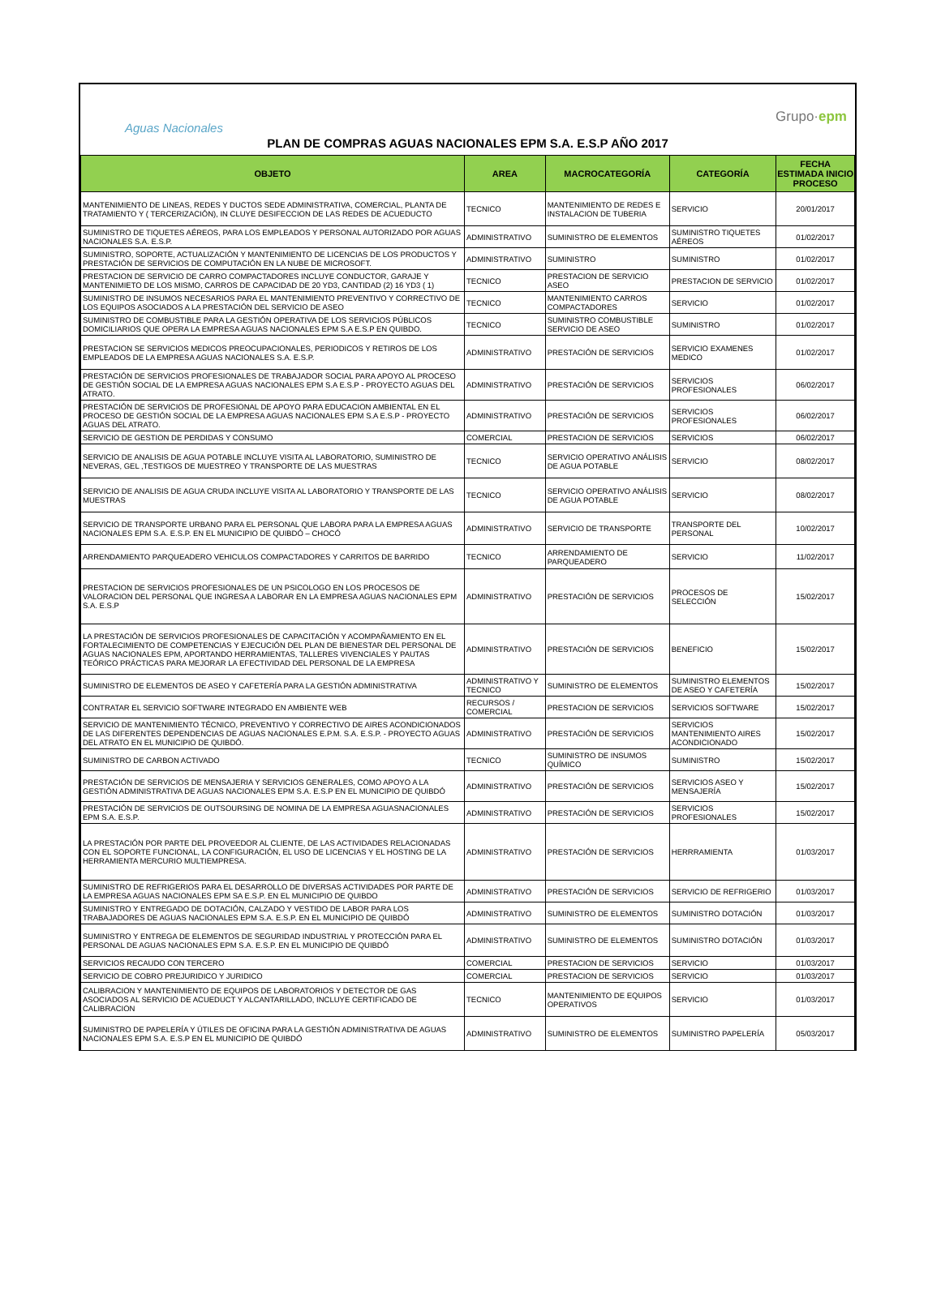Aguas Nacionales
Grupo·epm
PLAN DE COMPRAS AGUAS NACIONALES EPM S.A. E.S.P AÑO 2017
| OBJETO | AREA | MACROCATEGORÍA | CATEGORÍA | FECHA ESTIMADA INICIO PROCESO |
| --- | --- | --- | --- | --- |
| MANTENIMIENTO DE LINEAS, REDES Y DUCTOS SEDE ADMINISTRATIVA, COMERCIAL, PLANTA DE TRATAMIENTO Y ( TERCERIZACIÓN), IN CLUYE DESIFECCION DE LAS REDES DE ACUEDUCTO | TECNICO | MANTENIMIENTO DE REDES E INSTALACION DE TUBERIA | SERVICIO | 20/01/2017 |
| SUMINISTRO DE TIQUETES AÉREOS, PARA LOS EMPLEADOS Y PERSONAL AUTORIZADO POR AGUAS NACIONALES S.A. E.S.P. | ADMINISTRATIVO | SUMINISTRO DE ELEMENTOS | SUMINISTRO TIQUETES AÉREOS | 01/02/2017 |
| SUMINISTRO, SOPORTE, ACTUALIZACIÓN Y MANTENIMIENTO DE LICENCIAS DE LOS PRODUCTOS Y PRESTACIÓN DE SERVICIOS DE COMPUTACIÓN EN LA NUBE DE MICROSOFT. | ADMINISTRATIVO | SUMINISTRO | SUMINISTRO | 01/02/2017 |
| PRESTACION DE SERVICIO DE CARRO COMPACTADORES INCLUYE CONDUCTOR, GARAJE Y MANTENIMIETO DE LOS MISMO, CARROS DE CAPACIDAD DE 20 YD3, CANTIDAD (2) 16 YD3 ( 1) | TECNICO | PRESTACION DE SERVICIO ASEO | PRESTACION DE SERVICIO | 01/02/2017 |
| SUMINISTRO DE INSUMOS NECESARIOS PARA EL MANTENIMIENTO PREVENTIVO Y CORRECTIVO DE LOS EQUIPOS ASOCIADOS A LA PRESTACIÓN DEL SERVICIO DE ASEO | TECNICO | MANTENIMIENTO CARROS COMPACTADORES | SERVICIO | 01/02/2017 |
| SUMINISTRO DE COMBUSTIBLE PARA LA GESTIÓN OPERATIVA DE LOS SERVICIOS PÚBLICOS DOMICILIARIOS QUE OPERA LA EMPRESA AGUAS NACIONALES EPM S.A E.S.P EN QUIBDO. | TECNICO | SUMINISTRO COMBUSTIBLE SERVICIO DE ASEO | SUMINISTRO | 01/02/2017 |
| PRESTACION SE SERVICIOS MEDICOS PREOCUPACIONALES, PERIODICOS Y RETIROS DE LOS EMPLEADOS DE LA EMPRESA AGUAS NACIONALES S.A. E.S.P. | ADMINISTRATIVO | PRESTACIÓN DE SERVICIOS | SERVICIO EXAMENES MEDICO | 01/02/2017 |
| PRESTACIÓN DE SERVICIOS PROFESIONALES DE TRABAJADOR SOCIAL PARA APOYO AL PROCESO DE GESTIÓN SOCIAL DE LA EMPRESA AGUAS NACIONALES EPM S.A E.S.P - PROYECTO AGUAS DEL ATRATO. | ADMINISTRATIVO | PRESTACIÓN DE SERVICIOS | SERVICIOS PROFESIONALES | 06/02/2017 |
| PRESTACIÓN DE SERVICIOS DE PROFESIONAL DE APOYO PARA EDUCACION AMBIENTAL EN EL PROCESO DE GESTIÓN SOCIAL DE LA EMPRESA AGUAS NACIONALES EPM S.A E.S.P - PROYECTO AGUAS DEL ATRATO. | ADMINISTRATIVO | PRESTACIÓN DE SERVICIOS | SERVICIOS PROFESIONALES | 06/02/2017 |
| SERVICIO DE GESTION DE PERDIDAS Y CONSUMO | COMERCIAL | PRESTACION DE SERVICIOS | SERVICIOS | 06/02/2017 |
| SERVICIO DE ANALISIS DE AGUA POTABLE INCLUYE VISITA AL LABORATORIO, SUMINISTRO DE NEVERAS, GEL ,TESTIGOS DE MUESTREO Y TRANSPORTE DE LAS MUESTRAS | TECNICO | SERVICIO OPERATIVO ANÁLISIS DE AGUA POTABLE | SERVICIO | 08/02/2017 |
| SERVICIO DE ANALISIS DE AGUA CRUDA INCLUYE VISITA AL LABORATORIO Y TRANSPORTE DE LAS MUESTRAS | TECNICO | SERVICIO OPERATIVO ANÁLISIS DE AGUA POTABLE | SERVICIO | 08/02/2017 |
| SERVICIO DE TRANSPORTE URBANO PARA EL PERSONAL QUE LABORA PARA LA EMPRESA AGUAS NACIONALES EPM S.A. E.S.P. EN EL MUNICIPIO DE QUIBDÓ – CHOCÓ | ADMINISTRATIVO | SERVICIO DE TRANSPORTE | TRANSPORTE DEL PERSONAL | 10/02/2017 |
| ARRENDAMIENTO PARQUEADERO VEHICULOS COMPACTADORES Y CARRITOS DE BARRIDO | TECNICO | ARRENDAMIENTO DE PARQUEADERO | SERVICIO | 11/02/2017 |
| PRESTACION DE SERVICIOS PROFESIONALES DE UN PSICOLOGO EN LOS PROCESOS DE VALORACION DEL PERSONAL QUE INGRESA A LABORAR EN LA EMPRESA AGUAS NACIONALES EPM S.A. E.S.P | ADMINISTRATIVO | PRESTACIÓN DE SERVICIOS | PROCESOS DE SELECCIÓN | 15/02/2017 |
| LA PRESTACIÓN DE SERVICIOS PROFESIONALES DE CAPACITACIÓN Y ACOMPAÑAMIENTO EN EL FORTALECIMIENTO DE COMPETENCIAS Y EJECUCIÓN DEL PLAN DE BIENESTAR DEL PERSONAL DE AGUAS NACIONALES EPM, APORTANDO HERRAMIENTAS, TALLERES VIVENCIALES Y PAUTAS TEÓRICO PRÁCTICAS PARA MEJORAR LA EFECTIVIDAD DEL PERSONAL DE LA EMPRESA | ADMINISTRATIVO | PRESTACIÓN DE SERVICIOS | BENEFICIO | 15/02/2017 |
| SUMINISTRO DE ELEMENTOS DE ASEO Y CAFETERÍA PARA LA GESTIÓN ADMINISTRATIVA | ADMINISTRATIVO Y TECNICO | SUMINISTRO DE ELEMENTOS | SUMINISTRO ELEMENTOS DE ASEO Y CAFETERÍA | 15/02/2017 |
| CONTRATAR EL SERVICIO SOFTWARE INTEGRADO EN AMBIENTE WEB | RECURSOS / COMERCIAL | PRESTACION DE SERVICIOS | SERVICIOS SOFTWARE | 15/02/2017 |
| SERVICIO DE MANTENIMIENTO TÉCNICO, PREVENTIVO Y CORRECTIVO DE AIRES ACONDICIONADOS DE LAS DIFERENTES DEPENDENCIAS DE AGUAS NACIONALES E.P.M. S.A. E.S.P. - PROYECTO AGUAS DEL ATRATO EN EL MUNICIPIO DE QUIBDÓ. | ADMINISTRATIVO | PRESTACIÓN DE SERVICIOS | SERVICIOS MANTENIMIENTO AIRES ACONDICIONADO | 15/02/2017 |
| SUMINISTRO DE CARBON ACTIVADO | TECNICO | SUMINISTRO DE INSUMOS QUÍMICO | SUMINISTRO | 15/02/2017 |
| PRESTACIÓN DE SERVICIOS DE MENSAJERIA Y SERVICIOS GENERALES, COMO APOYO A LA GESTIÓN ADMINISTRATIVA DE AGUAS NACIONALES EPM S.A. E.S.P EN EL MUNICIPIO DE QUIBDÓ | ADMINISTRATIVO | PRESTACIÓN DE SERVICIOS | SERVICIOS ASEO Y MENSAJERÍA | 15/02/2017 |
| PRESTACIÓN DE SERVICIOS DE OUTSOURSING DE NOMINA DE LA EMPRESA AGUASNACIONALES EPM S.A. E.S.P. | ADMINISTRATIVO | PRESTACIÓN DE SERVICIOS | SERVICIOS PROFESIONALES | 15/02/2017 |
| LA PRESTACIÓN POR PARTE DEL PROVEEDOR AL CLIENTE, DE LAS ACTIVIDADES RELACIONADAS CON EL SOPORTE FUNCIONAL, LA CONFIGURACIÓN, EL USO DE LICENCIAS Y EL HOSTING DE LA HERRAMIENTA MERCURIO MULTIEMPRESA. | ADMINISTRATIVO | PRESTACIÓN DE SERVICIOS | HERRRAMIENTA | 01/03/2017 |
| SUMINISTRO DE REFRIGERIOS PARA EL DESARROLLO DE DIVERSAS ACTIVIDADES POR PARTE DE LA EMPRESA AGUAS NACIONALES EPM SA E.S.P. EN EL MUNICIPIO DE QUIBDO | ADMINISTRATIVO | PRESTACIÓN DE SERVICIOS | SERVICIO DE REFRIGERIO | 01/03/2017 |
| SUMINISTRO Y ENTREGADO DE DOTACIÓN, CALZADO Y VESTIDO DE LABOR PARA LOS TRABAJADORES DE AGUAS NACIONALES EPM S.A. E.S.P. EN EL MUNICIPIO DE QUIBDÓ | ADMINISTRATIVO | SUMINISTRO DE ELEMENTOS | SUMINISTRO DOTACIÓN | 01/03/2017 |
| SUMINISTRO Y ENTREGA DE ELEMENTOS DE SEGURIDAD INDUSTRIAL Y PROTECCIÓN PARA EL PERSONAL DE AGUAS NACIONALES EPM S.A. E.S.P. EN EL MUNICIPIO DE QUIBDÓ | ADMINISTRATIVO | SUMINISTRO DE ELEMENTOS | SUMINISTRO DOTACIÓN | 01/03/2017 |
| SERVICIOS RECAUDO CON TERCERO | COMERCIAL | PRESTACION DE SERVICIOS | SERVICIO | 01/03/2017 |
| SERVICIO DE COBRO PREJURIDICO Y JURIDICO | COMERCIAL | PRESTACION DE SERVICIOS | SERVICIO | 01/03/2017 |
| CALIBRACION Y MANTENIMIENTO DE EQUIPOS DE LABORATORIOS Y DETECTOR DE GAS ASOCIADOS AL SERVICIO DE ACUEDUCT Y ALCANTARILLADO, INCLUYE CERTIFICADO DE CALIBRACION | TECNICO | MANTENIMIENTO DE EQUIPOS OPERATIVOS | SERVICIO | 01/03/2017 |
| SUMINISTRO DE PAPELERÍA Y ÚTILES DE OFICINA PARA LA GESTIÓN ADMINISTRATIVA DE AGUAS NACIONALES EPM S.A. E.S.P EN EL MUNICIPIO DE QUIBDÓ | ADMINISTRATIVO | SUMINISTRO DE ELEMENTOS | SUMINISTRO PAPELERÍA | 05/03/2017 |